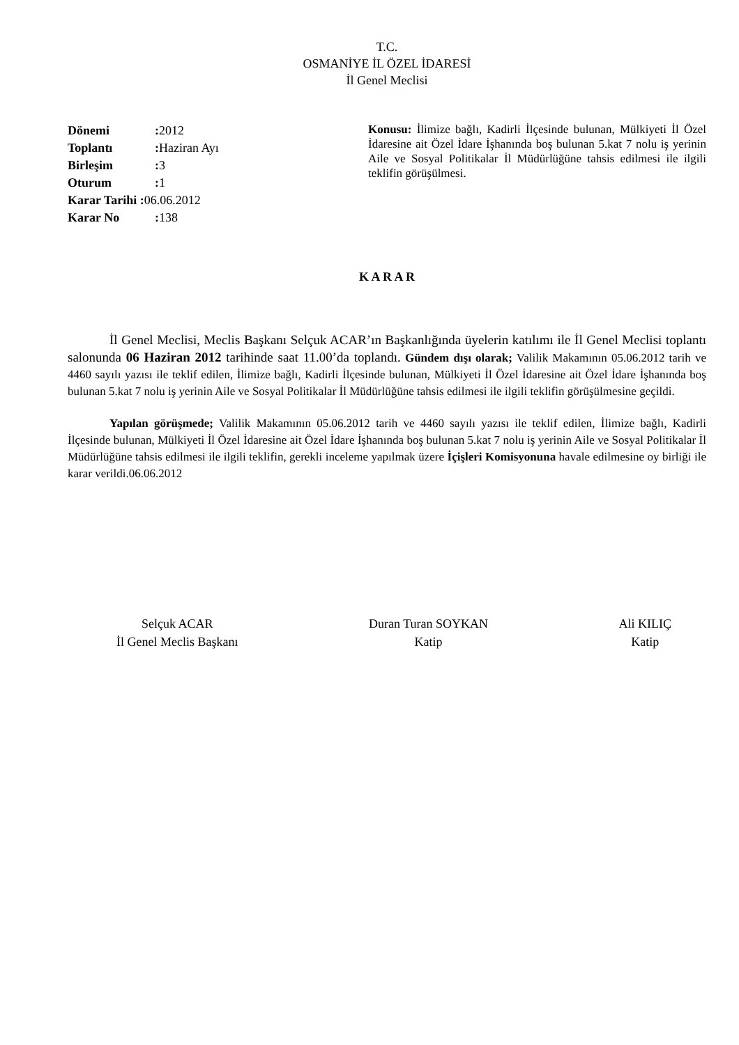T.C.
OSMANİYE İL ÖZEL İDARESİ
İl Genel Meclisi
Dönemi: 2012
Toplantı: Haziran Ayı
Birleşim: 3
Oturum: 1
Karar Tarihi : 06.06.2012
Karar No: 138
Konusu: İlimize bağlı, Kadirli İlçesinde bulunan, Mülkiyeti İl Özel İdaresine ait Özel İdare İşhanında boş bulunan 5.kat 7 nolu iş yerinin Aile ve Sosyal Politikalar İl Müdürlüğüne tahsis edilmesi ile ilgili teklifin görüşülmesi.
K A R A R
İl Genel Meclisi, Meclis Başkanı Selçuk ACAR’ın Başkanlığında üyelerin katılımı ile İl Genel Meclisi toplantı salonunda 06 Haziran 2012 tarihinde saat 11.00’da toplandı. Gündem dışı olarak; Valilik Makamının 05.06.2012 tarih ve 4460 sayılı yazısı ile teklif edilen, İlimize bağlı, Kadirli İlçesinde bulunan, Mülkiyeti İl Özel İdaresine ait Özel İdare İşhanında boş bulunan 5.kat 7 nolu iş yerinin Aile ve Sosyal Politikalar İl Müdürlüğüne tahsis edilmesi ile ilgili teklifin görüşülmesine geçildi.
Yapılan görüşmede; Valilik Makamının 05.06.2012 tarih ve 4460 sayılı yazısı ile teklif edilen, İlimize bağlı, Kadirli İlçesinde bulunan, Mülkiyeti İl Özel İdaresine ait Özel İdare İşhanında boş bulunan 5.kat 7 nolu iş yerinin Aile ve Sosyal Politikalar İl Müdürlüğüne tahsis edilmesi ile ilgili teklifin, gerekli inceleme yapılmak üzere İçişleri Komisyonuna havale edilmesine oy birliği ile karar verildi.06.06.2012
Selçuk ACAR
İl Genel Meclis Başkanı
Duran Turan SOYKAN
Katip
Ali KILIÇ
Katip